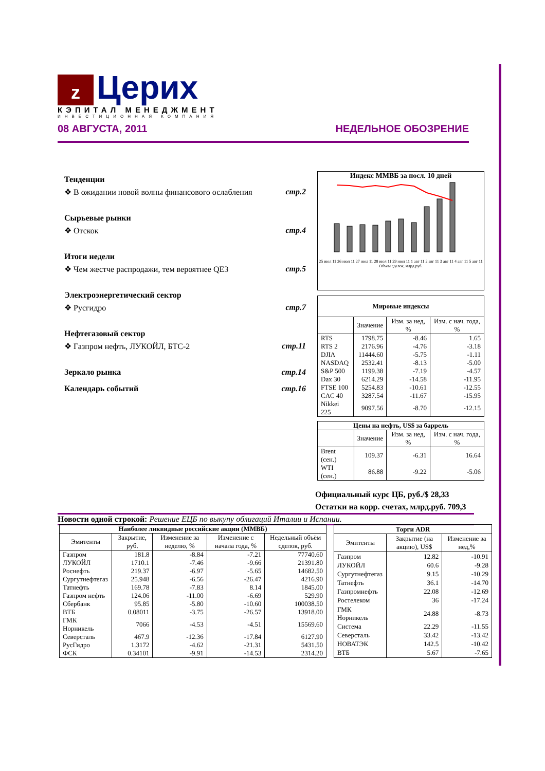z Церих
КЭПИТАЛ МЕНЕДЖМЕНТ
ИНВЕСТИЦИОННАЯ КОМПАНИЯ
08 АВГУСТА, 2011 НЕДЕЛЬНОЕ ОБОЗРЕНИЕ
Тенденции
❖ В ожидании новой волны финансового ослабления стр.2
Сырьевые рынки
❖ Отскок стр.4
Итоги недели
❖ Чем жестче распродажи, тем вероятнее QE3 стр.5
Электроэнергетический сектор
❖ Русгидро стр.7
Нефтегазовый сектор
❖ Газпром нефть, ЛУКОЙЛ, БТС-2 стр.11
Зеркало рынка стр.14
Календарь событий стр.16
Индекс ММВБ за посл. 10 дней
25 июл 11 26 июл 11 27 июл 11 28 июл 11 29 июл 11 1 авг 11 2 авг 11 3 авг 11 4 авг 11 5 авг 11
Объем сделок, млрд руб.
| Мировые индексы | | | |
| --- | --- | --- | --- |
| | Значение | Изм. за нед, % | Изм. с нач. года, % |
| RTS | 1798.75 | -8.46 | 1.65 |
| RTS 2 | 2176.96 | -4.76 | -3.18 |
| DJIA | 11444.60 | -5.75 | -1.11 |
| NASDAQ | 2532.41 | -8.13 | -5.00 |
| S&P 500 | 1199.38 | -7.19 | -4.57 |
| Dax 30 | 6214.29 | -14.58 | -11.95 |
| FTSE 100 | 5254.83 | -10.61 | -12.55 |
| CAC 40 | 3287.54 | -11.67 | -15.95 |
| Nikkei 225 | 9097.56 | -8.70 | -12.15 |
| Цены на нефть, US$ за баррель | | | |
| --- | --- | --- | --- |
| | Значение | Изм. за нед, % | Изм. с нач. года, % |
| Brent (сен.) | 109.37 | -6.31 | 16.64 |
| WTI (сен.) | 86.88 | -9.22 | -5.06 |
Официальный курс ЦБ, руб./$ 28,33
Остатки на корр. счетах, млрд.руб. 709,3
Новости одной строкой: Решение ЕЦБ по выкупу облигаций Италии и Испании.
| Наиболее ликвидные российские акции (ММВБ) | | | | |
| --- | --- | --- | --- | --- |
| Эмитенты | Закрытие, руб. | Изменение за неделю, % | Изменение с начала года, % | Недельный объём сделок, руб. |
| Газпром | 181.8 | -8.84 | -7.21 | 77740.60 |
| ЛУКОЙЛ | 1710.1 | -7.46 | -9.66 | 21391.80 |
| Роснефть | 219.37 | -6.97 | -5.65 | 14682.50 |
| Сургутнефтегаз | 25.948 | -6.56 | -26.47 | 4216.90 |
| Татнефть | 169.78 | -7.83 | 8.14 | 1845.00 |
| Газпром нефть | 124.06 | -11.00 | -6.69 | 529.90 |
| Сбербанк | 95.85 | -5.80 | -10.60 | 100038.50 |
| ВТБ | 0.08011 | -3.75 | -26.57 | 13918.00 |
| ГМК Норникель | 7066 | -4.53 | -4.51 | 15569.60 |
| Северсталь | 467.9 | -12.36 | -17.84 | 6127.90 |
| РусГидро | 1.3172 | -4.62 | -21.31 | 5431.50 |
| ФСК | 0.34101 | -9.91 | -14.53 | 2314.20 |
| Торги ADR | | |
| --- | --- | --- |
| Эмитенты | Закрытие (на акцию), US$ | Изменение за нед,% |
| Газпром | 12.82 | -10.91 |
| ЛУКОЙЛ | 60.6 | -9.28 |
| Сургутнефтегаз | 9.15 | -10.29 |
| Татнефть | 36.1 | -14.70 |
| Газпромнефть | 22.08 | -12.69 |
| Ростелеком | 36 | -17.24 |
| ГМК Норникель | 24.88 | -8.73 |
| Система | 22.29 | -11.55 |
| Северсталь | 33.42 | -13.42 |
| НОВАТЭК | 142.5 | -10.42 |
| ВТБ | 5.67 | -7.65 |